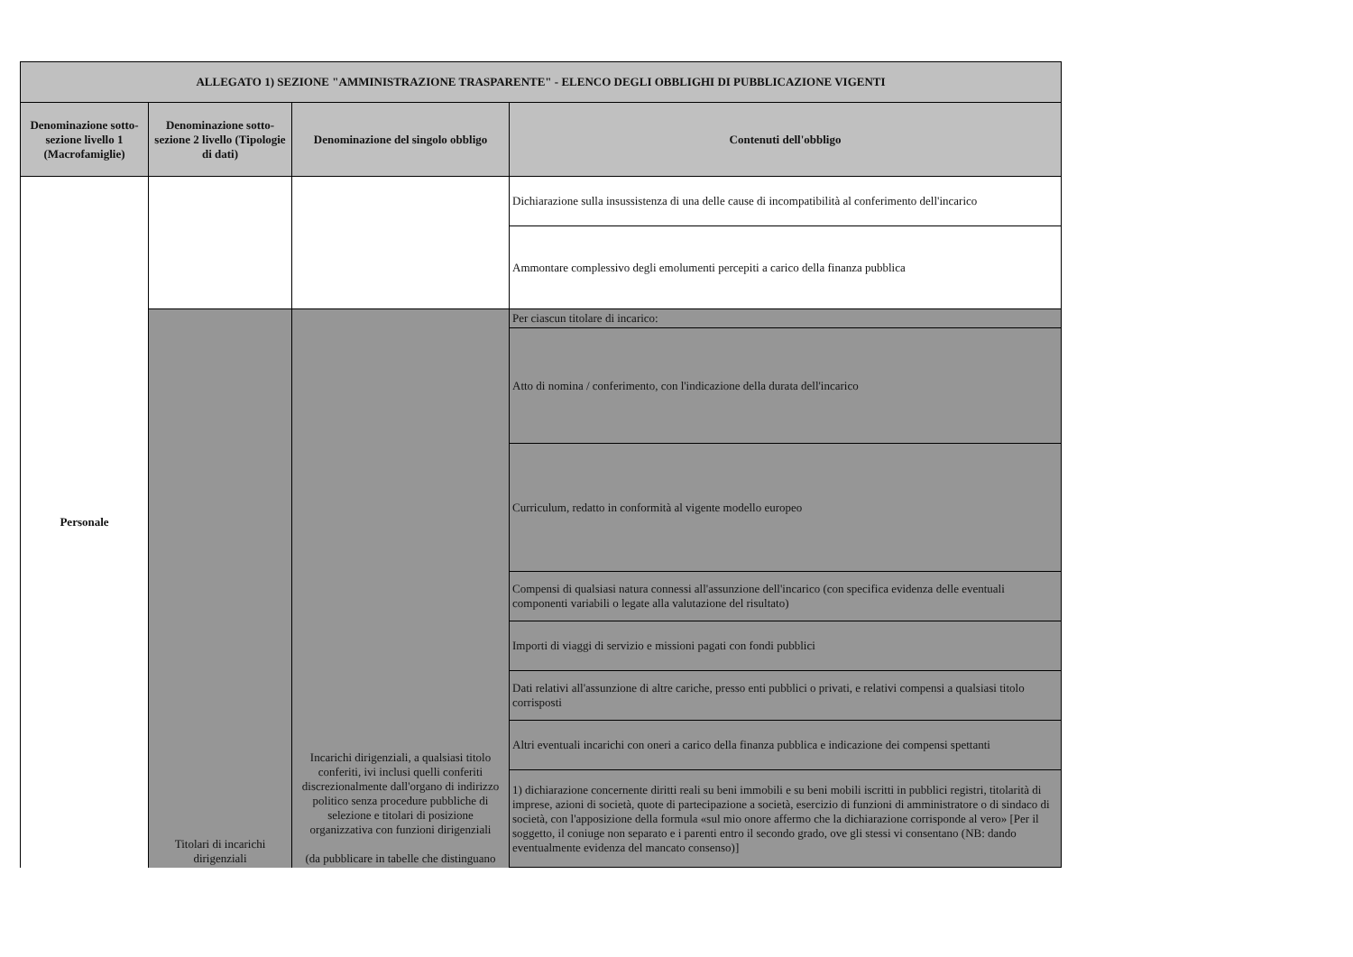| ALLEGATO 1) SEZIONE "AMMINISTRAZIONE TRASPARENTE" - ELENCO DEGLI OBBLIGHI DI PUBBLICAZIONE VIGENTI | | | |
| --- | --- | --- | --- |
| Denominazione sotto-sezione livello 1 (Macrofamiglie) | Denominazione sotto-sezione 2 livello (Tipologie di dati) | Denominazione del singolo obbligo | Contenuti dell'obbligo |
| Personale | | | Dichiarazione sulla insussistenza di una delle cause di incompatibilità al conferimento dell'incarico |
| | | | Ammontare complessivo degli emolumenti percepiti a carico della finanza pubblica |
| | Titolari di incarichi dirigenziali | Incarichi dirigenziali, a qualsiasi titolo conferiti, ivi inclusi quelli conferiti discrezionalmente dall'organo di indirizzo politico senza procedure pubbliche di selezione e titolari di posizione organizzativa con funzioni dirigenziali (da pubblicare in tabelle che distinguano | Per ciascun titolare di incarico: |
| | | | Atto di nomina / conferimento, con l'indicazione della durata dell'incarico |
| | | | Curriculum, redatto in conformità al vigente modello europeo |
| | | | Compensi di qualsiasi natura connessi all'assunzione dell'incarico (con specifica evidenza delle eventuali componenti variabili o legate alla valutazione del risultato) |
| | | | Importi di viaggi di servizio e missioni pagati con fondi pubblici |
| | | | Dati relativi all'assunzione di altre cariche, presso enti pubblici o privati, e relativi compensi a qualsiasi titolo corrisposti |
| | | | Altri eventuali incarichi con oneri a carico della finanza pubblica e indicazione dei compensi spettanti |
| | | | 1) dichiarazione concernente diritti reali su beni immobili e su beni mobili iscritti in pubblici registri, titolarità di imprese, azioni di società, quote di partecipazione a società, esercizio di funzioni di amministratore o di sindaco di società, con l'apposizione della formula «sul mio onore affermo che la dichiarazione corrisponde al vero» [Per il soggetto, il coniuge non separato e i parenti entro il secondo grado, ove gli stessi vi consentano (NB: dando eventualmente evidenza del mancato consenso)] |